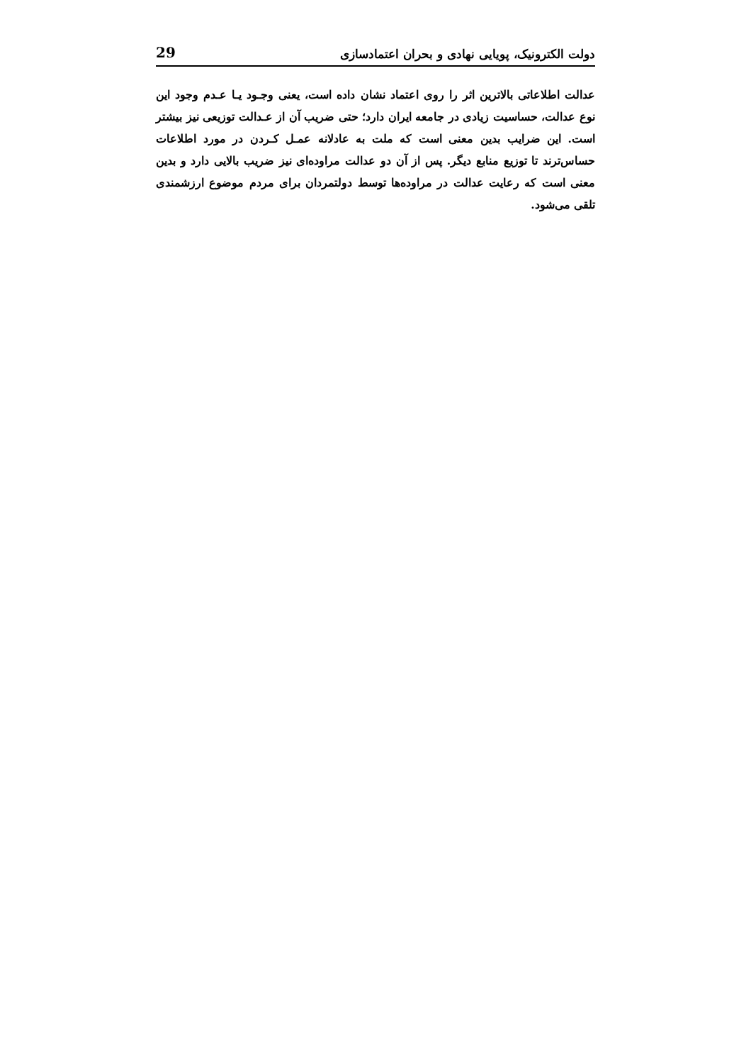دولت الکترونیک، پویایی نهادی و بحران اعتمادسازی 29
عدالت اطلاعاتی بالاترین اثر را روی اعتماد نشان داده است، یعنی وجـود یـا عـدم وجود این نوع عدالت، حساسیت زیادی در جامعه ایران دارد؛ حتی ضریب آن از عـدالت توزیعی نیز بیشتر است. این ضرایب بدین معنی است که ملت به عادلانه عمـل کـردن در مورد اطلاعات حساس‌ترند تا توزیع منابع دیگر. پس از آن دو عدالت مراوده‌ای نیز ضریب بالایی دارد و بدین معنی است که رعایت عدالت در مراوده‌ها توسط دولتمردان برای مردم موضوع ارزشمندی تلقی می‌شود.